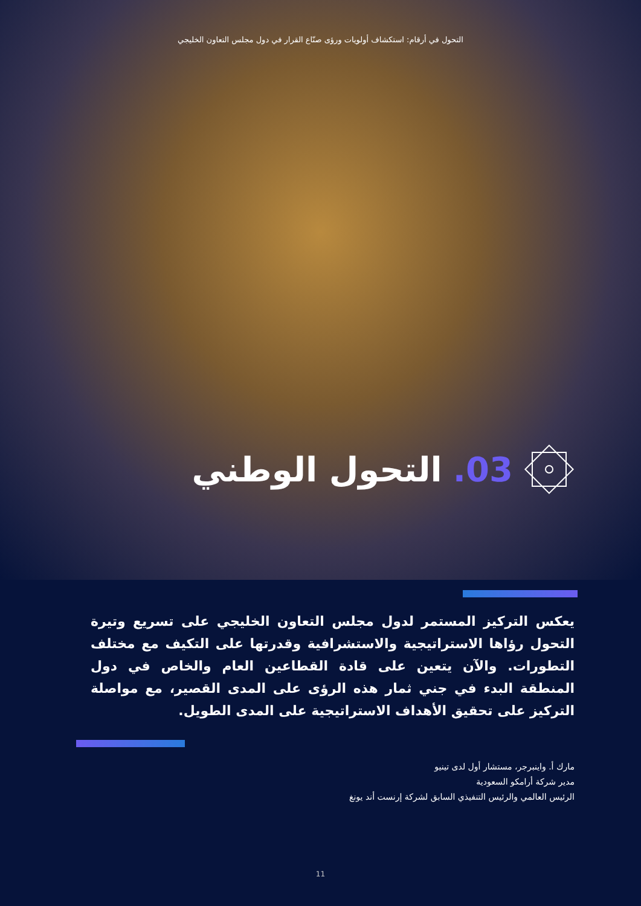التحول في أرقام: استكشاف أولويات ورؤى صنّاع القرار في دول مجلس التعاون الخليجي
03. التحول الوطني
يعكس التركيز المستمر لدول مجلس التعاون الخليجي على تسريع وتيرة التحول رؤاها الاستراتيجية والاستشرافية وقدرتها على التكيف مع مختلف التطورات. والآن يتعين على قادة القطاعين العام والخاص في دول المنطقة البدء في جني ثمار هذه الرؤى على المدى القصير، مع مواصلة التركيز على تحقيق الأهداف الاستراتيجية على المدى الطويل.
مارك أ. واينبرجر، مستشار أول لدى تينيو
مدير شركة أرامكو السعودية
الرئيس العالمي والرئيس التنفيذي السابق لشركة إرنست أند يونغ
11